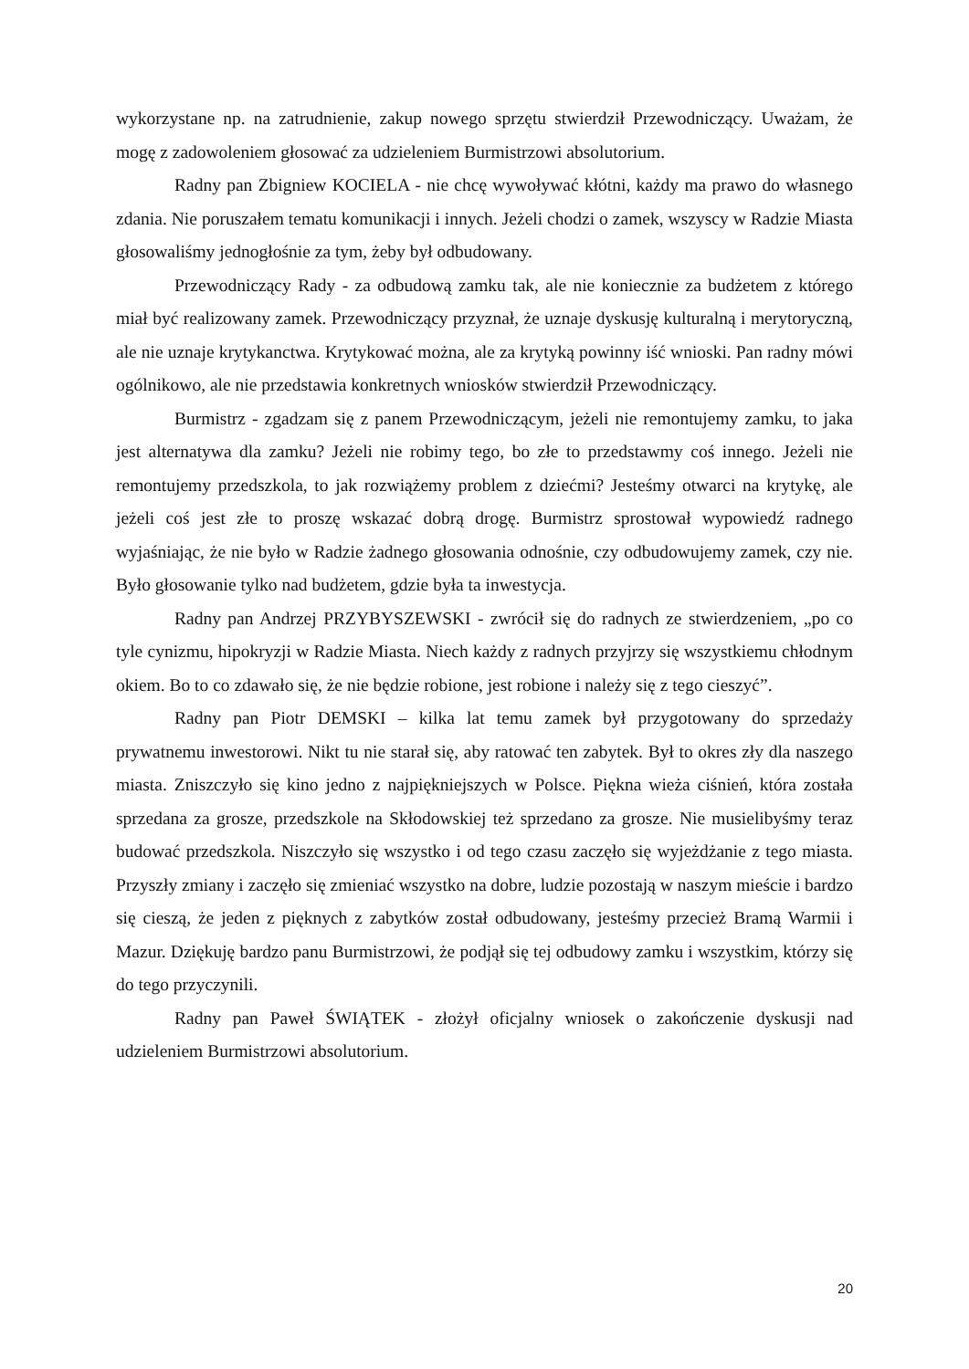wykorzystane np. na zatrudnienie, zakup nowego sprzętu stwierdził Przewodniczący. Uważam, że mogę z zadowoleniem głosować za udzieleniem Burmistrzowi absolutorium.
Radny pan Zbigniew KOCIELA - nie chcę wywoływać kłótni, każdy ma prawo do własnego zdania. Nie poruszałem tematu komunikacji i innych. Jeżeli chodzi o zamek, wszyscy w Radzie Miasta głosowaliśmy jednogłośnie za tym, żeby był odbudowany.
Przewodniczący Rady - za odbudową zamku tak, ale nie koniecznie za budżetem z którego miał być realizowany zamek. Przewodniczący przyznał, że uznaje dyskusję kulturalną i merytoryczną, ale nie uznaje krytykanctwa. Krytykować można, ale za krytyką powinny iść wnioski. Pan radny mówi ogólnikowo, ale nie przedstawia konkretnych wniosków stwierdził Przewodniczący.
Burmistrz - zgadzam się z panem Przewodniczącym, jeżeli nie remontujemy zamku, to jaka jest alternatywa dla zamku? Jeżeli nie robimy tego, bo złe to przedstawmy coś innego. Jeżeli nie remontujemy przedszkola, to jak rozwiążemy problem z dziećmi? Jesteśmy otwarci na krytykę, ale jeżeli coś jest złe to proszę wskazać dobrą drogę. Burmistrz sprostował wypowiedź radnego wyjaśniając, że nie było w Radzie żadnego głosowania odnośnie, czy odbudowujemy zamek, czy nie. Było głosowanie tylko nad budżetem, gdzie była ta inwestycja.
Radny pan Andrzej PRZYBYSZEWSKI - zwrócił się do radnych ze stwierdzeniem, „po co tyle cynizmu, hipokryzji w Radzie Miasta. Niech każdy z radnych przyjrzy się wszystkiemu chłodnym okiem. Bo to co zdawało się, że nie będzie robione, jest robione i należy się z tego cieszyć”.
Radny pan Piotr DEMSKI – kilka lat temu zamek był przygotowany do sprzedaży prywatnemu inwestorowi. Nikt tu nie starał się, aby ratować ten zabytek. Był to okres zły dla naszego miasta. Zniszczyło się kino jedno z najpiękniejszych w Polsce. Piękna wieża ciśnień, która została sprzedana za grosze, przedszkole na Skłodowskiej też sprzedano za grosze. Nie musielibyśmy teraz budować przedszkola. Niszczyło się wszystko i od tego czasu zaczęło się wyjeżdżanie z tego miasta. Przyszły zmiany i zaczęło się zmieniać wszystko na dobre, ludzie pozostają w naszym mieście i bardzo się cieszą, że jeden z pięknych z zabytków został odbudowany, jesteśmy przecież Bramą Warmii i Mazur. Dziękuję bardzo panu Burmistrzowi, że podjął się tej odbudowy zamku i wszystkim, którzy się do tego przyczynili.
Radny pan Paweł ŚWIĄTEK - złożył oficjalny wniosek o zakończenie dyskusji nad udzieleniem Burmistrzowi absolutorium.
20